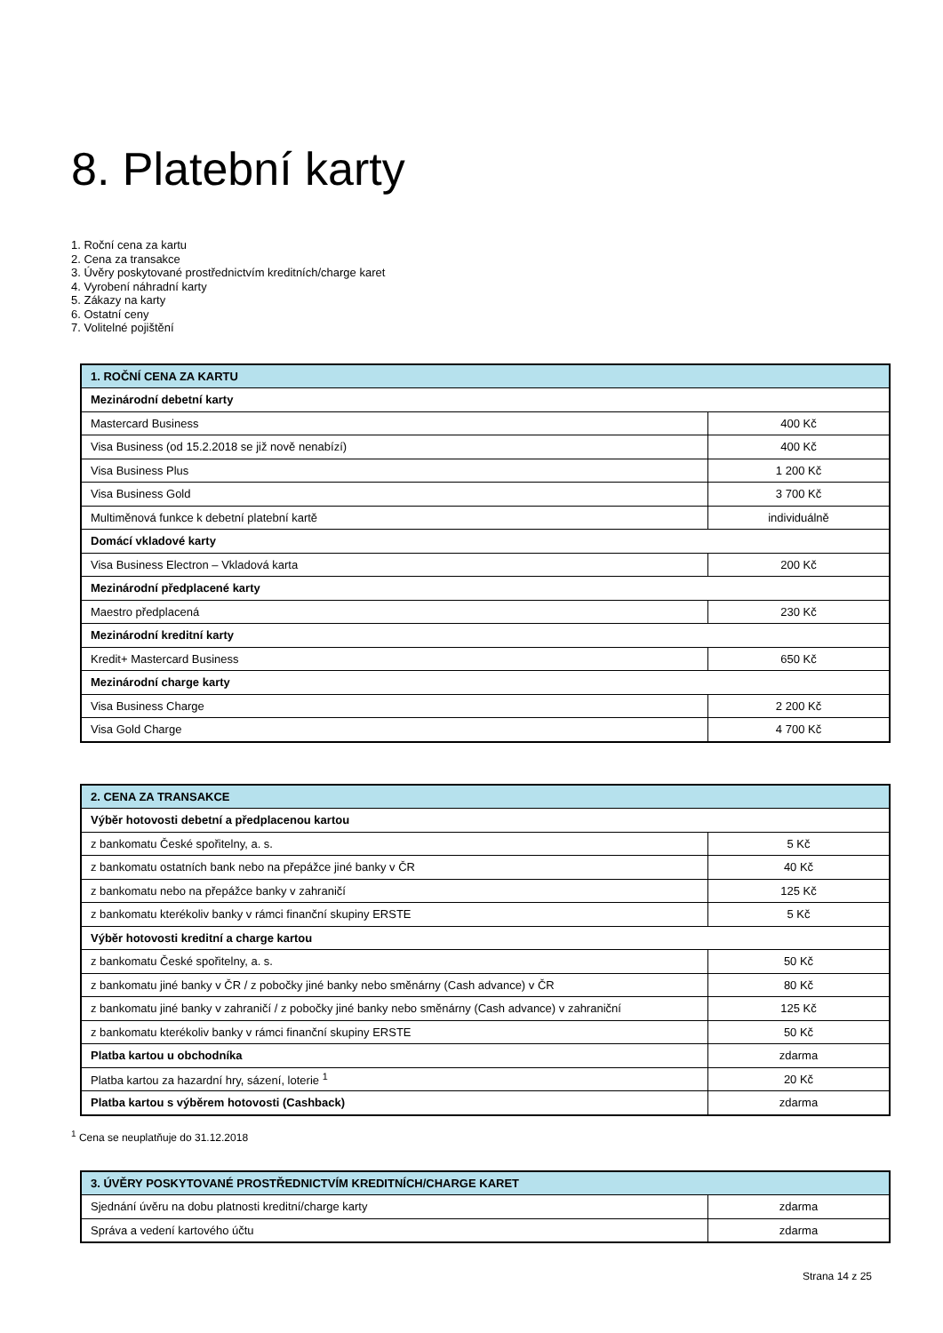8. Platební karty
1. Roční cena za kartu
2. Cena za transakce
3. Úvěry poskytované prostřednictvím kreditních/charge karet
4. Vyrobení náhradní karty
5. Zákazy na karty
6. Ostatní ceny
7. Volitelné pojištění
| 1. ROČNÍ CENA ZA KARTU | |
| --- | --- |
| Mezinárodní debetní karty | |
| Mastercard Business | 400 Kč |
| Visa Business (od 15.2.2018 se již nově nenabízí) | 400 Kč |
| Visa Business Plus | 1 200 Kč |
| Visa Business Gold | 3 700 Kč |
| Multiměnová funkce k debetní platební kartě | individuálně |
| Domácí vkladové karty | |
| Visa Business Electron – Vkladová karta | 200 Kč |
| Mezinárodní předplacené karty | |
| Maestro předplacená | 230 Kč |
| Mezinárodní kreditní karty | |
| Kredit+ Mastercard Business | 650 Kč |
| Mezinárodní charge karty | |
| Visa Business Charge | 2 200 Kč |
| Visa Gold Charge | 4 700 Kč |
| 2. CENA ZA TRANSAKCE | |
| --- | --- |
| Výběr hotovosti debetní a předplacenou kartou | |
| z bankomatu České spořitelny, a. s. | 5 Kč |
| z bankomatu ostatních bank nebo na přepážce jiné banky v ČR | 40 Kč |
| z bankomatu nebo na přepážce banky v zahraničí | 125 Kč |
| z bankomatu kterékoliv banky v rámci finanční skupiny ERSTE | 5 Kč |
| Výběr hotovosti kreditní a charge kartou | |
| z bankomatu České spořitelny, a. s. | 50 Kč |
| z bankomatu jiné banky v ČR / z pobočky jiné banky nebo směnárny (Cash advance) v ČR | 80 Kč |
| z bankomatu jiné banky v zahraničí / z pobočky jiné banky nebo směnárny (Cash advance) v zahraniční | 125 Kč |
| z bankomatu kterékoliv banky v rámci finanční skupiny ERSTE | 50 Kč |
| Platba kartou u obchodníka | zdarma |
| Platba kartou za hazardní hry, sázení, loterie <sup>1</sup> | 20 Kč |
| Platba kartou s výběrem hotovosti (Cashback) | zdarma |
<sup>1</sup> Cena se neuplatňuje do 31.12.2018
| 3. ÚVĚRY POSKYTOVANÉ PROSTŘEDNICTVÍM KREDITNÍCH/CHARGE KARET | |
| --- | --- |
| Sjednání úvěru na dobu platnosti kreditní/charge karty | zdarma |
| Správa a vedení kartového účtu | zdarma |
Strana 14 z 25